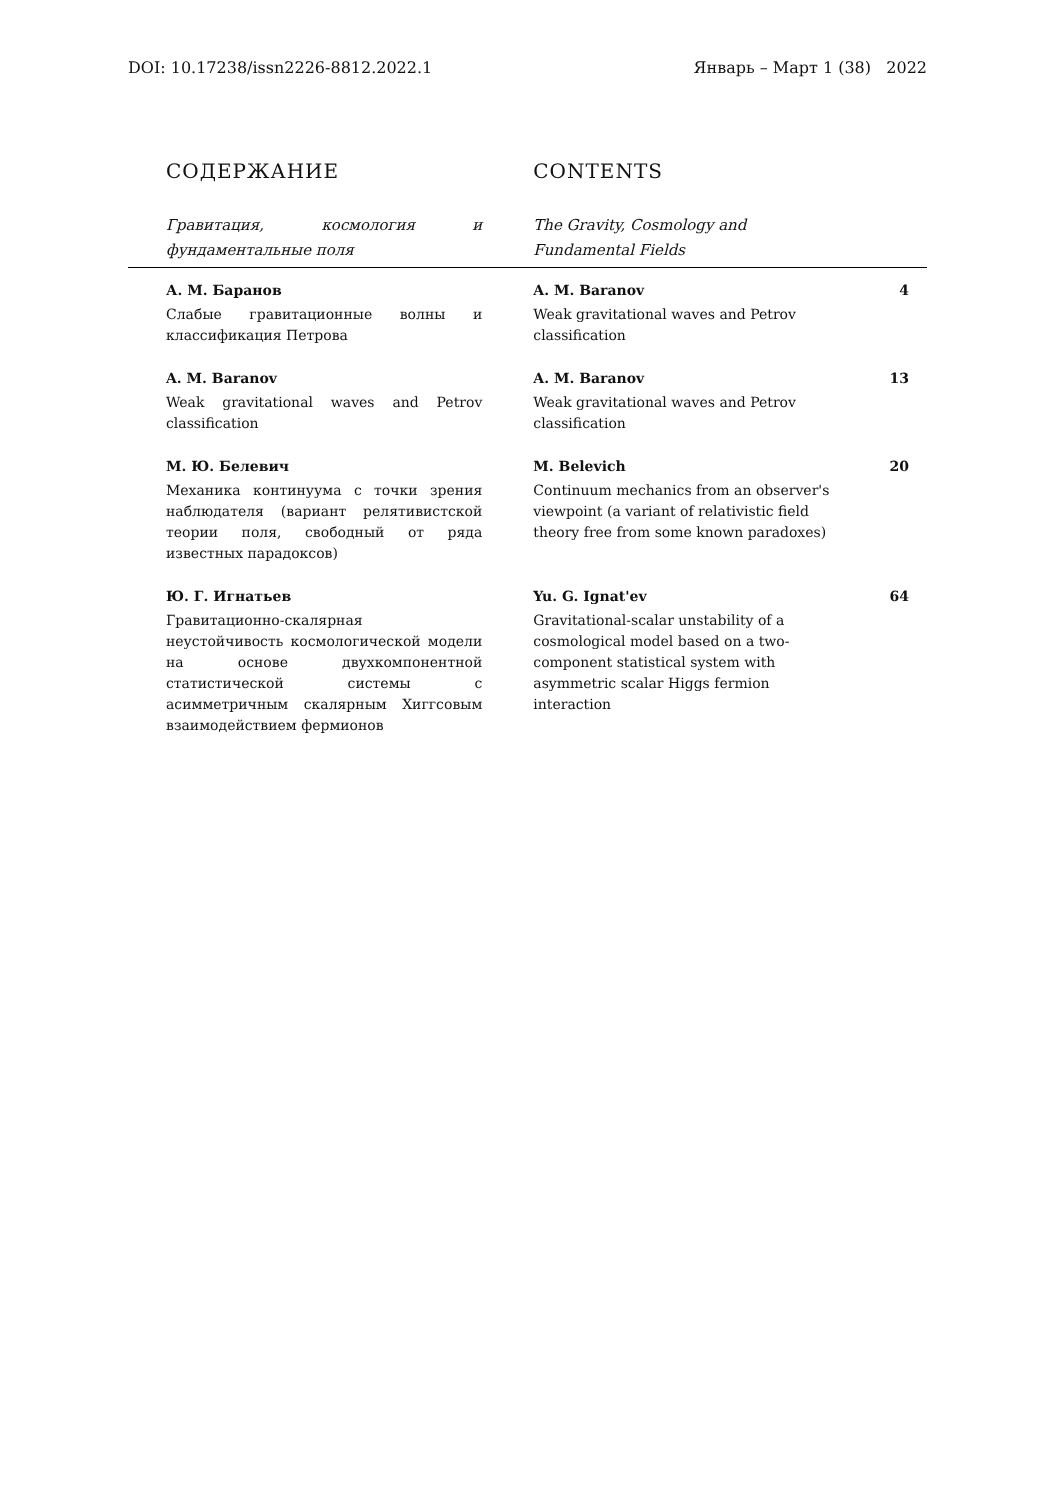DOI: 10.17238/issn2226-8812.2022.1 Январь – Март 1 (38) 2022
| СОДЕРЖАНИЕ | CONTENTS | |
| Гравитация, космология и фундаментальные поля | The Gravity, Cosmology and Fundamental Fields | |
| А. М. Баранов Слабые гравитационные волны и классификация Петрова | A. M. Baranov Weak gravitational waves and Petrov classification | 4 |
| A. M. Baranov Weak gravitational waves and Petrov classification | A. M. Baranov Weak gravitational waves and Petrov classification | 13 |
| М. Ю. Белевич Механика континуума с точки зрения наблюдателя (вариант релятивистской теории поля, свободный от ряда известных парадоксов) | M. Belevich Continuum mechanics from an observer's viewpoint (a variant of relativistic field theory free from some known paradoxes) | 20 |
| Ю. Г. Игнатьев Гравитационно-скалярная неустойчивость космологической модели на основе двухкомпонентной статистической системы с асимметричным скалярным Хиггсовым взаимодействием фермионов | Yu. G. Ignat'ev Gravitational-scalar unstability of a cosmological model based on a two-component statistical system with asymmetric scalar Higgs fermion interaction | 64 |